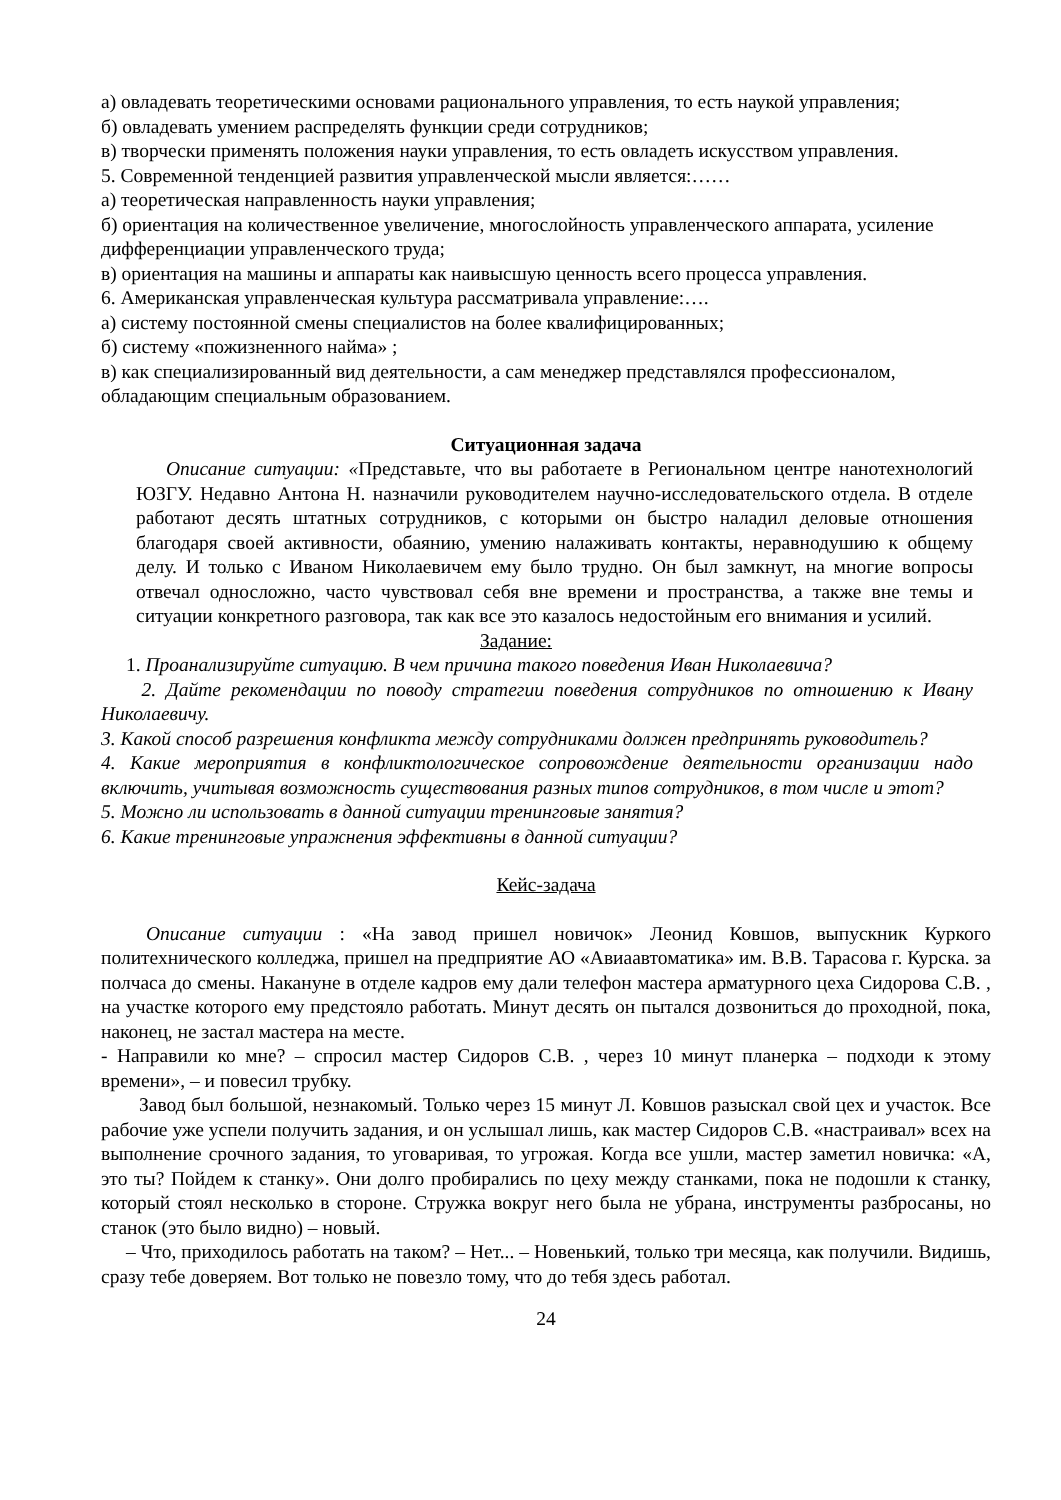а) овладевать теоретическими основами рационального управления, то есть наукой управления;
б) овладевать умением распределять функции среди сотрудников;
в) творчески применять положения науки управления, то есть овладеть искусством управления.
5. Современной тенденцией развития управленческой мысли является:……
а) теоретическая направленность науки управления;
б) ориентация на количественное увеличение, многослойность управленческого аппарата, усиление дифференциации управленческого труда;
в) ориентация на машины и аппараты как наивысшую ценность всего процесса управления.
6. Американская управленческая культура рассматривала управление:….
а) систему постоянной смены специалистов на более квалифицированных;
б) систему «пожизненного найма» ;
в) как специализированный вид деятельности, а сам менеджер представлялся профессионалом, обладающим специальным образованием.
Ситуационная задача
Описание ситуации: «Представьте, что вы работаете в Региональном центре нанотехнологий ЮЗГУ. Недавно Антона Н. назначили руководителем научно-исследовательского отдела. В отделе работают десять штатных сотрудников, с которыми он быстро наладил деловые отношения благодаря своей активности, обаянию, умению налаживать контакты, неравнодушию к общему делу. И только с Иваном Николаевичем ему было трудно. Он был замкнут, на многие вопросы отвечал односложно, часто чувствовал себя вне времени и пространства, а также вне темы и ситуации конкретного разговора, так как все это казалось недостойным его внимания и усилий.
Задание:
1. Проанализируйте ситуацию. В чем причина такого поведения Иван Николаевича?
2. Дайте рекомендации по поводу стратегии поведения сотрудников по отношению к Ивану Николаевичу.
3. Какой способ разрешения конфликта между сотрудниками должен предпринять руководитель?
4. Какие мероприятия в конфликтологическое сопровождение деятельности организации надо включить, учитывая возможность существования разных типов сотрудников, в том числе и этот?
5. Можно ли использовать в данной ситуации тренинговые занятия?
6. Какие тренинговые упражнения эффективны в данной ситуации?
Кейс-задача
Описание ситуации : «На завод пришел новичок» Леонид Ковшов, выпускник Куркого политехнического колледжа, пришел на предприятие АО «Авиаавтоматика» им. В.В. Тарасова г. Курска. за полчаса до смены. Накануне в отделе кадров ему дали телефон мастера арматурного цеха Сидорова С.В. , на участке которого ему предстояло работать. Минут десять он пытался дозвониться до проходной, пока, наконец, не застал мастера на месте.
- Направили ко мне? – спросил мастер Сидоров С.В. , через 10 минут планерка – подходи к этому времени», – и повесил трубку.
Завод был большой, незнакомый. Только через 15 минут Л. Ковшов разыскал свой цех и участок. Все рабочие уже успели получить задания, и он услышал лишь, как мастер Сидоров С.В. «настраивал» всех на выполнение срочного задания, то уговаривая, то угрожая. Когда все ушли, мастер заметил новичка: «А, это ты? Пойдем к станку». Они долго пробирались по цеху между станками, пока не подошли к станку, который стоял несколько в стороне. Стружка вокруг него была не убрана, инструменты разбросаны, но станок (это было видно) – новый.
– Что, приходилось работать на таком? – Нет... – Новенький, только три месяца, как получили. Видишь, сразу тебе доверяем. Вот только не повезло тому, что до тебя здесь работал.
24